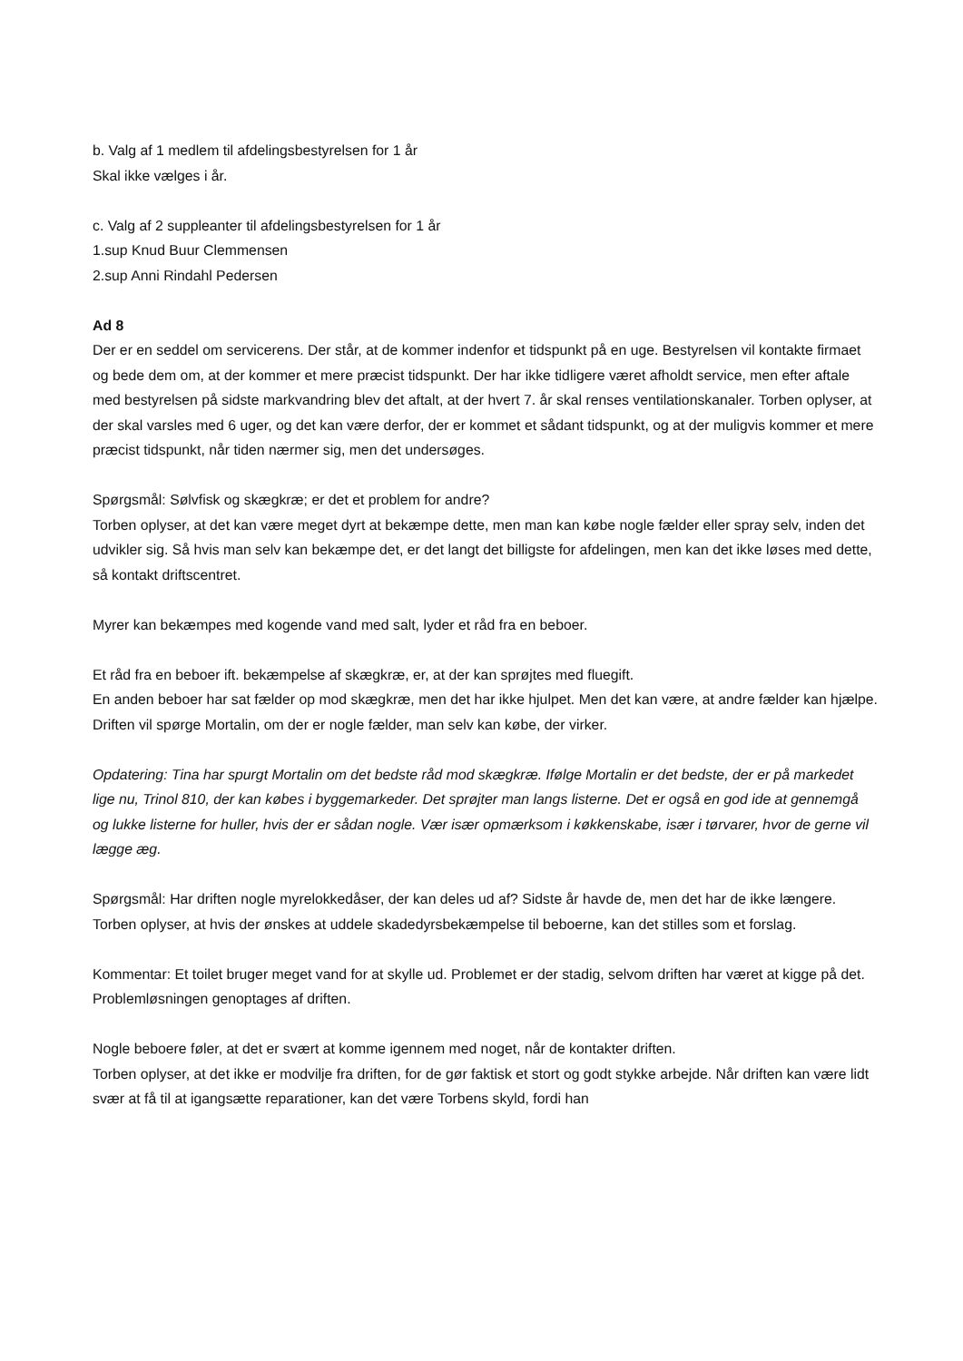b. Valg af 1 medlem til afdelingsbestyrelsen for 1 år
Skal ikke vælges i år.
c. Valg af 2 suppleanter til afdelingsbestyrelsen for 1 år
1.sup Knud Buur Clemmensen
2.sup Anni Rindahl Pedersen
Ad 8
Der er en seddel om servicerens. Der står, at de kommer indenfor et tidspunkt på en uge. Bestyrelsen vil kontakte firmaet og bede dem om, at der kommer et mere præcist tidspunkt. Der har ikke tidligere været afholdt service, men efter aftale med bestyrelsen på sidste markvandring blev det aftalt, at der hvert 7. år skal renses ventilationskanaler. Torben oplyser, at der skal varsles med 6 uger, og det kan være derfor, der er kommet et sådant tidspunkt, og at der muligvis kommer et mere præcist tidspunkt, når tiden nærmer sig, men det undersøges.
Spørgsmål: Sølvfisk og skægkræ; er det et problem for andre?
Torben oplyser, at det kan være meget dyrt at bekæmpe dette, men man kan købe nogle fælder eller spray selv, inden det udvikler sig. Så hvis man selv kan bekæmpe det, er det langt det billigste for afdelingen, men kan det ikke løses med dette, så kontakt driftscentret.
Myrer kan bekæmpes med kogende vand med salt, lyder et råd fra en beboer.
Et råd fra en beboer ift. bekæmpelse af skægkræ, er, at der kan sprøjtes med fluegift.
En anden beboer har sat fælder op mod skægkræ, men det har ikke hjulpet. Men det kan være, at andre fælder kan hjælpe. Driften vil spørge Mortalin, om der er nogle fælder, man selv kan købe, der virker.
Opdatering: Tina har spurgt Mortalin om det bedste råd mod skægkræ. Ifølge Mortalin er det bedste, der er på markedet lige nu, Trinol 810, der kan købes i byggemarkeder. Det sprøjter man langs listerne. Det er også en god ide at gennemgå og lukke listerne for huller, hvis der er sådan nogle. Vær især opmærksom i køkkenskabe, især i tørvarer, hvor de gerne vil lægge æg.
Spørgsmål: Har driften nogle myrelokkedåser, der kan deles ud af? Sidste år havde de, men det har de ikke længere.
Torben oplyser, at hvis der ønskes at uddele skadedyrsbekæmpelse til beboerne, kan det stilles som et forslag.
Kommentar: Et toilet bruger meget vand for at skylle ud. Problemet er der stadig, selvom driften har været at kigge på det.
Problemløsningen genoptages af driften.
Nogle beboere føler, at det er svært at komme igennem med noget, når de kontakter driften.
Torben oplyser, at det ikke er modvilje fra driften, for de gør faktisk et stort og godt stykke arbejde. Når driften kan være lidt svær at få til at igangsætte reparationer, kan det være Torbens skyld, fordi han